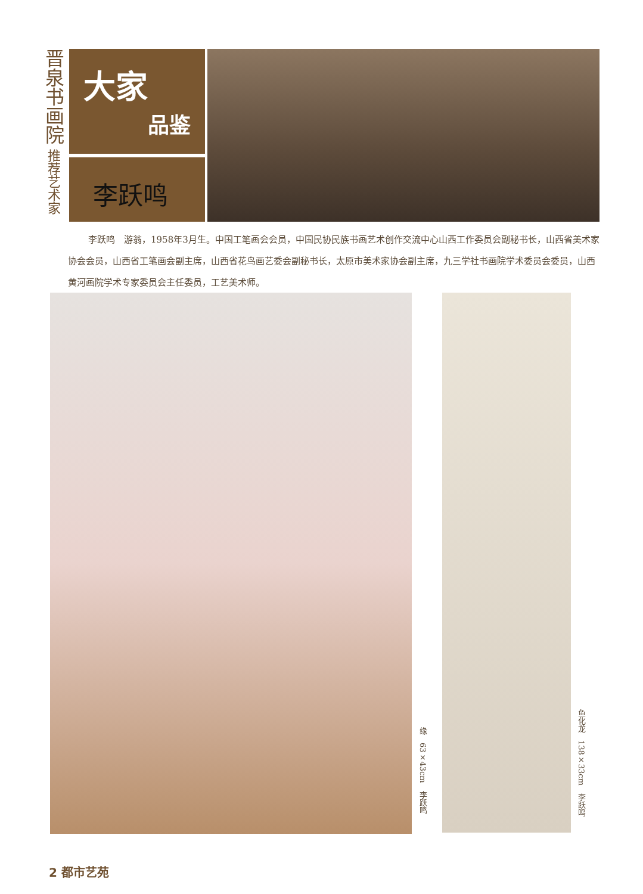晋泉书画院
推荐艺术家
大家
品鉴
李跃鸣
李跃鸣　游翁，1958年3月生。中国工笔画会会员，中国民协民族书画艺术创作交流中心山西工作委员会副秘书长，山西省美术家协会会员，山西省工笔画会副主席，山西省花鸟画艺委会副秘书长，太原市美术家协会副主席，九三学社书画院学术委员会委员，山西黄河画院学术专家委员会主任委员，工艺美术师。
缘　63×43cm　李跃鸣
鱼化龙　138×33cm　李跃鸣
2 都市艺苑